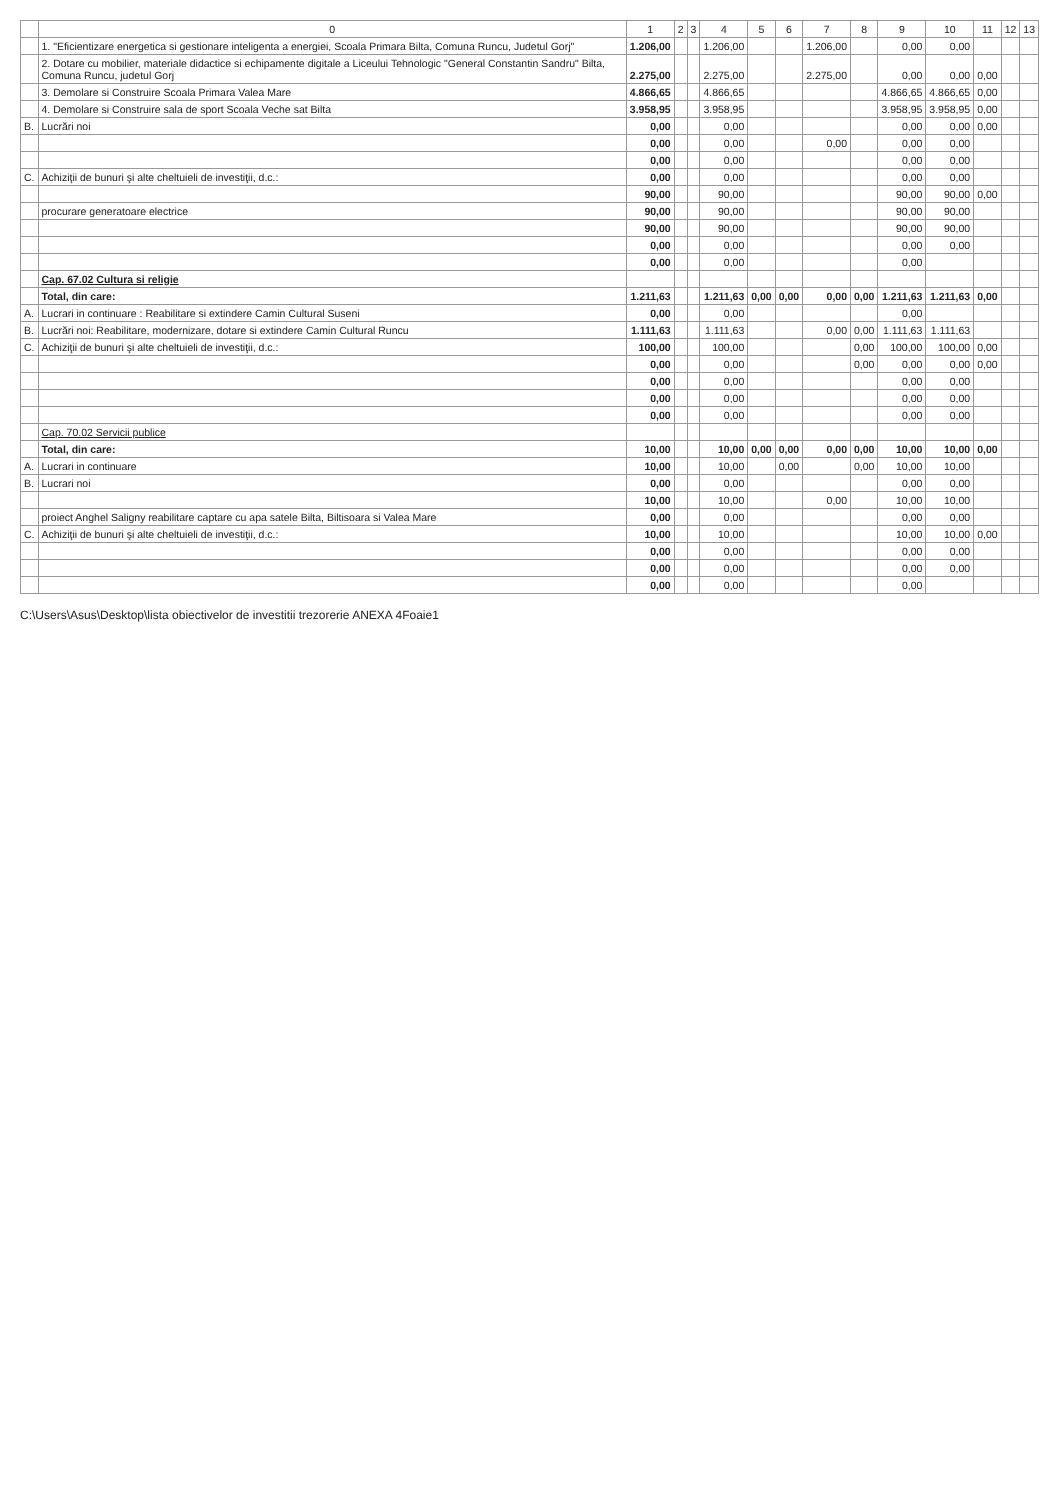| | 0 | 1 | 2 | 3 | 4 | 5 | 6 | 7 | 8 | 9 | 10 | 11 | 12 | 13 |
| --- | --- | --- | --- | --- | --- | --- | --- | --- | --- | --- | --- | --- | --- | --- |
| | 1. "Eficientizare energetica si gestionare inteligenta a energiei, Scoala Primara Bilta, Comuna Runcu, Judetul Gorj" | 1.206,00 | | | 1.206,00 | | | 1.206,00 | | 0,00 | 0,00 | | | |
| | 2. Dotare cu mobilier, materiale didactice si echipamente digitale a Liceului Tehnologic "General Constantin Sandru" Bilta, Comuna Runcu, judetul Gorj | 2.275,00 | | | 2.275,00 | | | 2.275,00 | | 0,00 | 0,00 | 0,00 | | |
| | 3. Demolare si Construire Scoala Primara Valea Mare | 4.866,65 | | | 4.866,65 | | | | | 4.866,65 | 4.866,65 | 0,00 | | |
| | 4. Demolare si Construire sala de sport Scoala Veche sat Bilta | 3.958,95 | | | 3.958,95 | | | | | 3.958,95 | 3.958,95 | 0,00 | | |
| B. | Lucrări noi | 0,00 | | | 0,00 | | | | | 0,00 | 0,00 | 0,00 | | |
| | | 0,00 | | | 0,00 | | | 0,00 | | 0,00 | 0,00 | | | |
| | | 0,00 | | | 0,00 | | | | | 0,00 | 0,00 | | | |
| C. | Achiziţii de bunuri şi alte cheltuieli de investiţii, d.c.: | 0,00 | | | 0,00 | | | | | 0,00 | 0,00 | | | |
| | | 90,00 | | | 90,00 | | | | | 90,00 | 90,00 | 0,00 | | |
| | procurare generatoare electrice | 90,00 | | | 90,00 | | | | | 90,00 | 90,00 | | | |
| | | 90,00 | | | 90,00 | | | | | 90,00 | 90,00 | | | |
| | | 0,00 | | | 0,00 | | | | | 0,00 | 0,00 | | | |
| | | 0,00 | | | 0,00 | | | | | 0,00 | | | | |
| | Cap. 67.02 Cultura si religie | | | | | | | | | | | | | |
| | Total, din care: | 1.211,63 | | | 1.211,63 | 0,00 | 0,00 | 0,00 | 0,00 | 1.211,63 | 1.211,63 | 0,00 | | |
| A. | Lucrari in continuare : Reabilitare si extindere Camin Cultural Suseni | 0,00 | | | 0,00 | | | | | 0,00 | | | | |
| B. | Lucrări noi: Reabilitare, modernizare, dotare si extindere Camin Cultural Runcu | 1.111,63 | | | 1.111,63 | | | 0,00 | 0,00 | 1.111,63 | 1.111,63 | | | |
| C. | Achiziţii de bunuri şi alte cheltuieli de investiţii, d.c.: | 100,00 | | | 100,00 | | | | 0,00 | 100,00 | 100,00 | 0,00 | | |
| | | 0,00 | | | 0,00 | | | | 0,00 | 0,00 | 0,00 | 0,00 | | |
| | | 0,00 | | | 0,00 | | | | | 0,00 | 0,00 | | | |
| | | 0,00 | | | 0,00 | | | | | 0,00 | 0,00 | | | |
| | | 0,00 | | | 0,00 | | | | | 0,00 | 0,00 | | | |
| | Cap. 70.02 Servicii publice | | | | | | | | | | | | | |
| | Total, din care: | 10,00 | | | 10,00 | 0,00 | 0,00 | 0,00 | 0,00 | 10,00 | 10,00 | 0,00 | | |
| A. | Lucrari in continuare | 10,00 | | | 10,00 | | 0,00 | | 0,00 | 10,00 | 10,00 | | | |
| B. | Lucrari noi | 0,00 | | | 0,00 | | | | | 0,00 | 0,00 | | | |
| | | 10,00 | | | 10,00 | | | 0,00 | | 10,00 | 10,00 | | | |
| | proiect Anghel Saligny reabilitare captare cu apa satele Bilta, Biltisoara si Valea Mare | 0,00 | | | 0,00 | | | | | 0,00 | 0,00 | | | |
| C. | Achiziţii de bunuri şi alte cheltuieli de investiţii, d.c.: | 10,00 | | | 10,00 | | | | | 10,00 | 10,00 | 0,00 | | |
| | | 0,00 | | | 0,00 | | | | | 0,00 | 0,00 | | | |
| | | 0,00 | | | 0,00 | | | | | 0,00 | 0,00 | | | |
| | | 0,00 | | | 0,00 | | | | | 0,00 | | | | |
C:\Users\Asus\Desktop\lista obiectivelor de investitii trezorerie ANEXA 4Foaie1